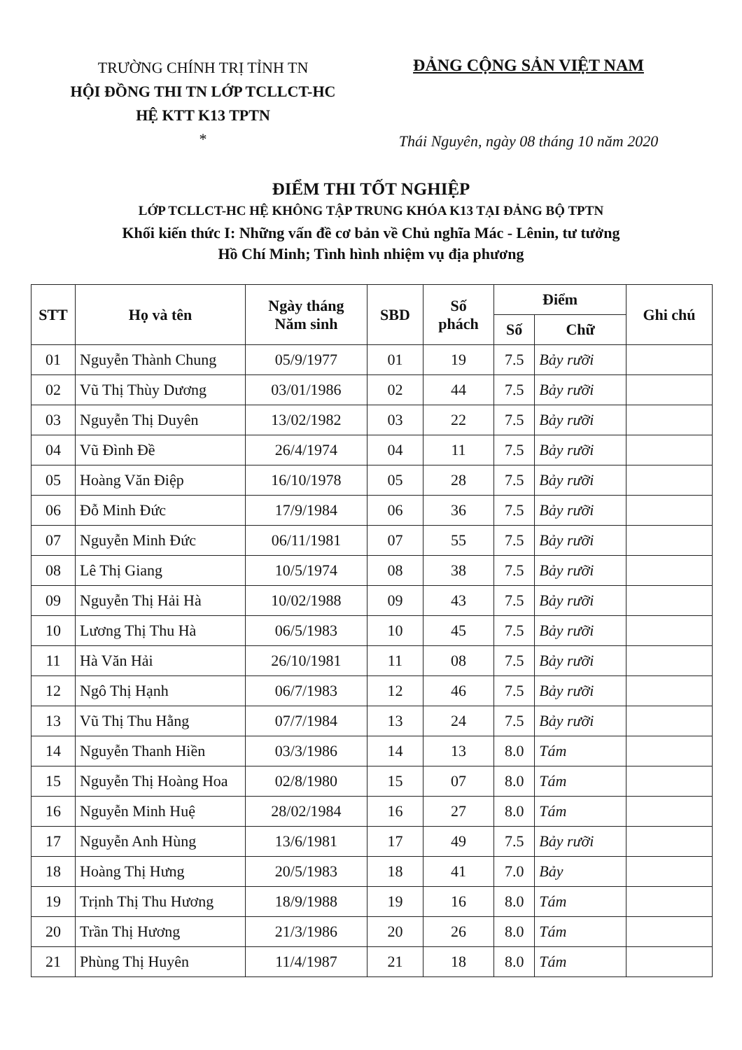TRƯỜNG CHÍNH TRỊ TỈNH TN
HỘI ĐỒNG THI TN LỚP TCLLCT-HC
HỆ KTT K13 TPTN
*
ĐẢNG CỘNG SẢN VIỆT NAM
Thái Nguyên, ngày 08 tháng 10 năm 2020
ĐIỂM THI TỐT NGHIỆP
LỚP TCLLCT-HC HỆ KHÔNG TẬP TRUNG KHÓA K13 TẠI ĐẢNG BỘ TPTN
Khối kiến thức I: Những vấn đề cơ bản về Chủ nghĩa Mác - Lênin, tư tưởng
Hồ Chí Minh; Tình hình nhiệm vụ địa phương
| STT | Họ và tên | Ngày tháng Năm sinh | SBD | Số phách | Điểm | | Ghi chú |
| --- | --- | --- | --- | --- | --- | --- | --- |
| | | | | | Số | Chữ | |
| 01 | Nguyễn Thành Chung | 05/9/1977 | 01 | 19 | 7.5 | Bảy rưỡi | |
| 02 | Vũ Thị Thùy Dương | 03/01/1986 | 02 | 44 | 7.5 | Bảy rưỡi | |
| 03 | Nguyễn Thị Duyên | 13/02/1982 | 03 | 22 | 7.5 | Bảy rưỡi | |
| 04 | Vũ Đình Đề | 26/4/1974 | 04 | 11 | 7.5 | Bảy rưỡi | |
| 05 | Hoàng Văn Điệp | 16/10/1978 | 05 | 28 | 7.5 | Bảy rưỡi | |
| 06 | Đỗ Minh Đức | 17/9/1984 | 06 | 36 | 7.5 | Bảy rưỡi | |
| 07 | Nguyễn Minh Đức | 06/11/1981 | 07 | 55 | 7.5 | Bảy rưỡi | |
| 08 | Lê Thị Giang | 10/5/1974 | 08 | 38 | 7.5 | Bảy rưỡi | |
| 09 | Nguyễn Thị Hải Hà | 10/02/1988 | 09 | 43 | 7.5 | Bảy rưỡi | |
| 10 | Lương Thị Thu Hà | 06/5/1983 | 10 | 45 | 7.5 | Bảy rưỡi | |
| 11 | Hà Văn Hải | 26/10/1981 | 11 | 08 | 7.5 | Bảy rưỡi | |
| 12 | Ngô Thị Hạnh | 06/7/1983 | 12 | 46 | 7.5 | Bảy rưỡi | |
| 13 | Vũ Thị Thu Hằng | 07/7/1984 | 13 | 24 | 7.5 | Bảy rưỡi | |
| 14 | Nguyễn Thanh Hiền | 03/3/1986 | 14 | 13 | 8.0 | Tám | |
| 15 | Nguyễn Thị Hoàng Hoa | 02/8/1980 | 15 | 07 | 8.0 | Tám | |
| 16 | Nguyễn Minh Huệ | 28/02/1984 | 16 | 27 | 8.0 | Tám | |
| 17 | Nguyễn Anh Hùng | 13/6/1981 | 17 | 49 | 7.5 | Bảy rưỡi | |
| 18 | Hoàng Thị Hưng | 20/5/1983 | 18 | 41 | 7.0 | Bảy | |
| 19 | Trịnh Thị Thu Hương | 18/9/1988 | 19 | 16 | 8.0 | Tám | |
| 20 | Trần Thị Hương | 21/3/1986 | 20 | 26 | 8.0 | Tám | |
| 21 | Phùng Thị Huyên | 11/4/1987 | 21 | 18 | 8.0 | Tám | |